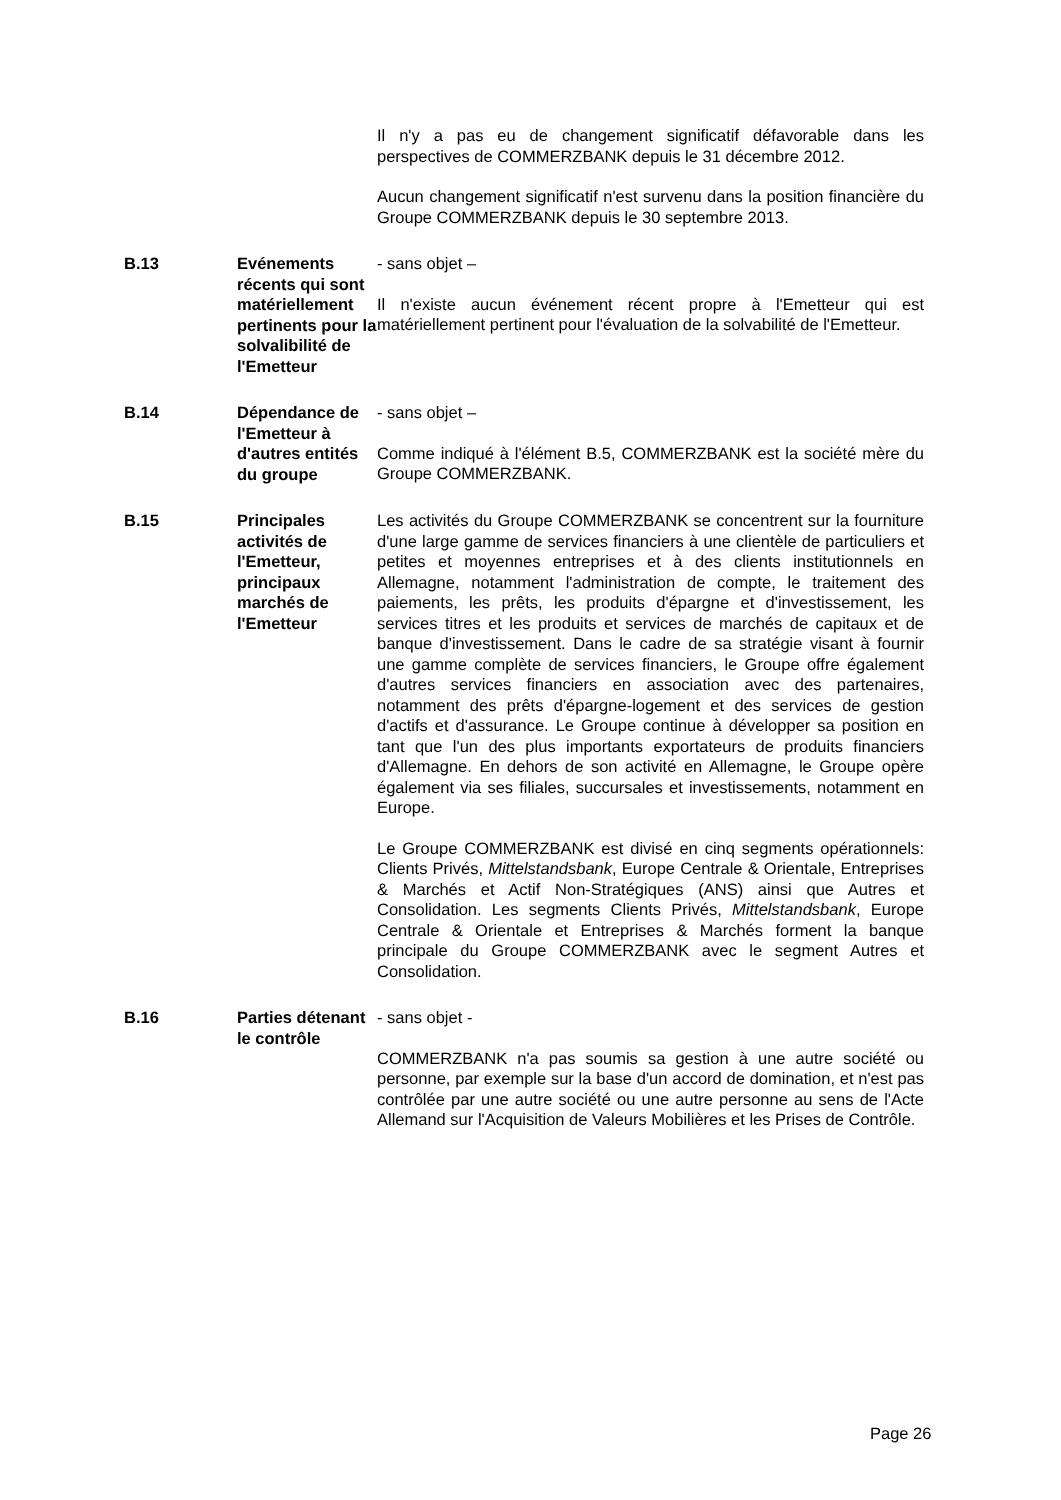| | | Il n'y a pas eu de changement significatif défavorable dans les perspectives de COMMERZBANK depuis le 31 décembre 2012. Aucun changement significatif n'est survenu dans la position financière du Groupe COMMERZBANK depuis le 30 septembre 2013. |
| B.13 | Evénements récents qui sont matériellement pertinents pour la solvalibilité de l'Emetteur | - sans objet – Il n'existe aucun événement récent propre à l'Emetteur qui est matériellement pertinent pour l'évaluation de la solvabilité de l'Emetteur. |
| B.14 | Dépendance de l'Emetteur à d'autres entités du groupe | - sans objet – Comme indiqué à l'élément B.5, COMMERZBANK est la société mère du Groupe COMMERZBANK. |
| B.15 | Principales activités de l'Emetteur, principaux marchés de l'Emetteur | Les activités du Groupe COMMERZBANK se concentrent sur la fourniture d'une large gamme de services financiers à une clientèle de particuliers et petites et moyennes entreprises et à des clients institutionnels en Allemagne, notamment l'administration de compte, le traitement des paiements, les prêts, les produits d'épargne et d'investissement, les services titres et les produits et services de marchés de capitaux et de banque d'investissement. Dans le cadre de sa stratégie visant à fournir une gamme complète de services financiers, le Groupe offre également d'autres services financiers en association avec des partenaires, notamment des prêts d'épargne-logement et des services de gestion d'actifs et d'assurance. Le Groupe continue à développer sa position en tant que l'un des plus importants exportateurs de produits financiers d'Allemagne. En dehors de son activité en Allemagne, le Groupe opère également via ses filiales, succursales et investissements, notamment en Europe. Le Groupe COMMERZBANK est divisé en cinq segments opérationnels: Clients Privés, Mittelstandsbank , Europe Centrale & Orientale, Entreprises & Marchés et Actif Non-Stratégiques (ANS) ainsi que Autres et Consolidation. Les segments Clients Privés, Mittelstandsbank , Europe Centrale & Orientale et Entreprises & Marchés forment la banque principale du Groupe COMMERZBANK avec le segment Autres et Consolidation. |
| B.16 | Parties détenant le contrôle | - sans objet - COMMERZBANK n'a pas soumis sa gestion à une autre société ou personne, par exemple sur la base d'un accord de domination, et n'est pas contrôlée par une autre société ou une autre personne au sens de l'Acte Allemand sur l'Acquisition de Valeurs Mobilières et les Prises de Contrôle. |
Page 26